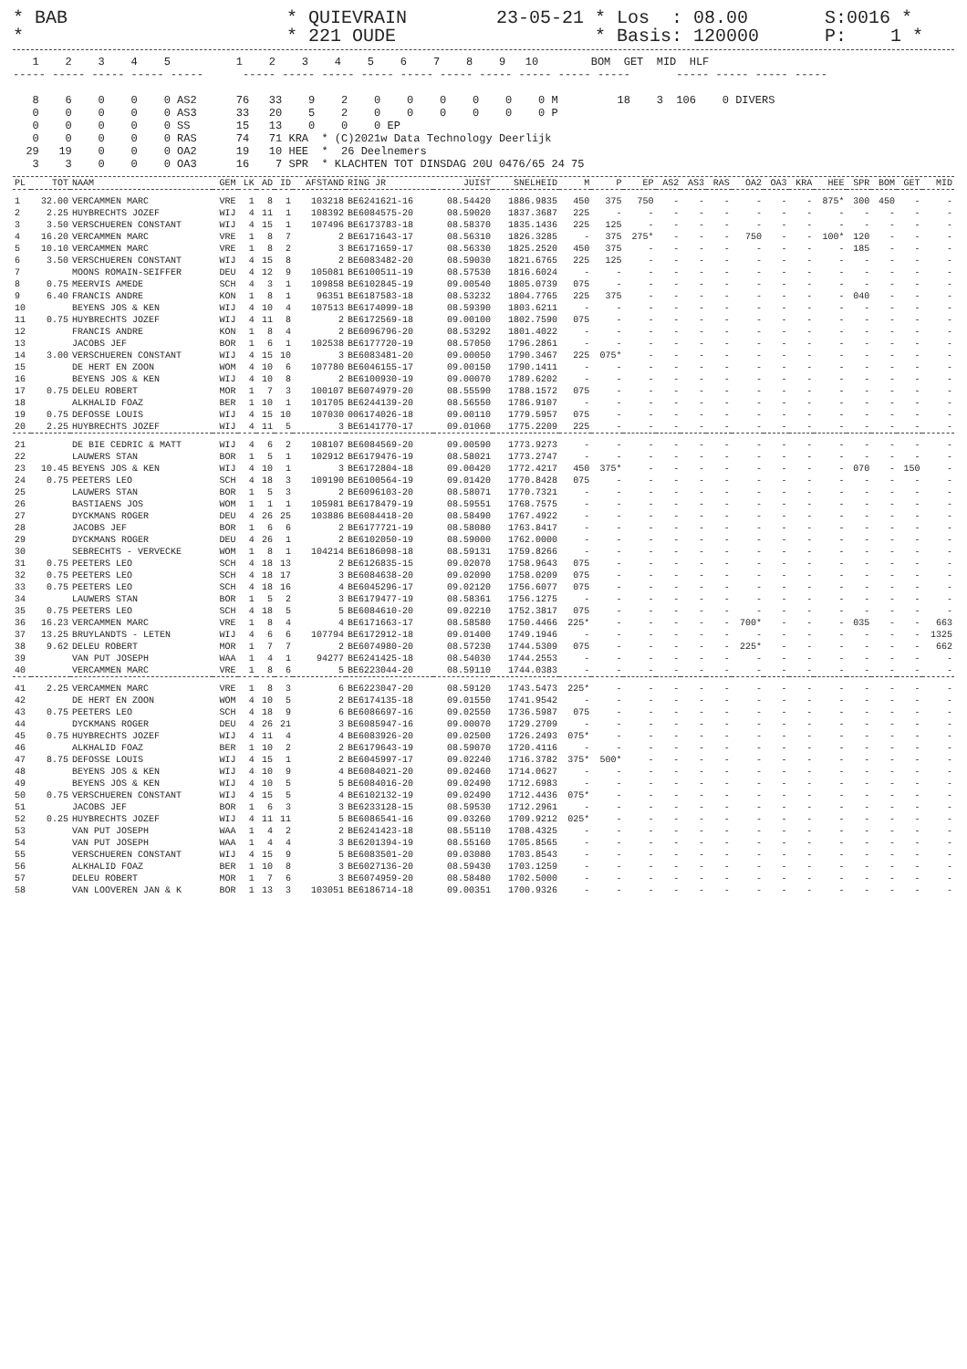* BAB *
* QUIEVRAIN * 221 OUDE
23-05-21 * Los : 08.00 * Basis: 120000
S:0016 * P: 1 *
   1    2    3    4    5          1    2    3    4    5    6    7    8    9   10        BOM  GET  MID  HLF
----- ----- ----- ----- -----      ----- ----- ----- ----- ----- ----- ----- ----- ----- -----       ----- ----- ----- -----

   8    6    0    0    0 AS2      76   33    9    2    0    0    0    0    0    0 M         18    3  106    0 DIVERS
   0    0    0    0    0 AS3      33   20    5    2    0    0    0    0    0    0 P
   0    0    0    0    0 SS       15   13    0    0    0 EP
   0    0    0    0    0 RAS      74   71 KRA  * (C)2021w Data Technology Deerlijk
  29   19    0    0    0 OA2      19   10 HEE  *  26 Deelnemers
   3    3    0    0    0 OA3      16    7 SPR  * KLACHTEN TOT DINSDAG 20U 0476/65 24 75
| PL | TOT | NAAM | GEM | LK | AD | ID | AFSTAND | RING JR | JUIST | SNELHEID | M | P | EP | AS2 | AS3 | RAS | OA2 | OA3 | KRA | HEE | SPR | BOM | GET | MID |
| --- | --- | --- | --- | --- | --- | --- | --- | --- | --- | --- | --- | --- | --- | --- | --- | --- | --- | --- | --- | --- | --- | --- | --- | --- |
| 1 | 32.00 | VERCAMMEN MARC | VRE | 1 | 8 | 1 | 103218 | BE6241621-16 | 08.54420 | 1886.9835 | 450 | 375 | 750 | - | - | - | - | - | - | 875* | 300 | 450 | - | - |
| 2 | 2.25 | HUYBRECHTS JOZEF | WIJ | 4 | 11 | 1 | 108392 | BE6084575-20 | 08.59020 | 1837.3687 | 225 | - | - | - | - | - | - | - | - | - | - | - | - | - |
| 3 | 3.50 | VERSCHUEREN CONSTANT | WIJ | 4 | 15 | 1 | 107496 | BE6173783-18 | 08.58370 | 1835.1436 | 225 | 125 | - | - | - | - | - | - | - | - | - | - | - | - |
| 4 | 16.20 | VERCAMMEN MARC | VRE | 1 | 8 | 7 | 2 | BE6171643-17 | 08.56310 | 1826.3285 | - | 375 | 275* | - | - | - | 750 | - | - | 100* | 120 | - | - | - |
| 5 | 10.10 | VERCAMMEN MARC | VRE | 1 | 8 | 2 | 3 | BE6171659-17 | 08.56330 | 1825.2520 | 450 | 375 | - | - | - | - | - | - | - | - | 185 | - | - | - |
| 6 | 3.50 | VERSCHUEREN CONSTANT | WIJ | 4 | 15 | 8 | 2 | BE6083482-20 | 08.59030 | 1821.6765 | 225 | 125 | - | - | - | - | - | - | - | - | - | - | - | - |
| 7 | | MOONS ROMAIN-SEIFFER | DEU | 4 | 12 | 9 | 105081 | BE6100511-19 | 08.57530 | 1816.6024 | - | - | - | - | - | - | - | - | - | - | - | - | - | - |
| 8 | 0.75 | MEERVIS AMEDE | SCH | 4 | 3 | 1 | 109858 | BE6102845-19 | 09.00540 | 1805.0739 | 075 | - | - | - | - | - | - | - | - | - | - | - | - | - |
| 9 | 6.40 | FRANCIS ANDRE | KON | 1 | 8 | 1 | 96351 | BE6187583-18 | 08.53232 | 1804.7765 | 225 | 375 | - | - | - | - | - | - | - | - | 040 | - | - | - |
| 10 | | BEYENS JOS & KEN | WIJ | 4 | 10 | 4 | 107513 | BE6174099-18 | 08.59390 | 1803.6211 | - | - | - | - | - | - | - | - | - | - | - | - | - | - |
| 11 | 0.75 | HUYBRECHTS JOZEF | WIJ | 4 | 11 | 8 | 2 | BE6172569-18 | 09.00100 | 1802.7590 | 075 | - | - | - | - | - | - | - | - | - | - | - | - | - |
| 12 | | FRANCIS ANDRE | KON | 1 | 8 | 4 | 2 | BE6096796-20 | 08.53292 | 1801.4022 | - | - | - | - | - | - | - | - | - | - | - | - | - | - |
| 13 | | JACOBS JEF | BOR | 1 | 6 | 1 | 102538 | BE6177720-19 | 08.57050 | 1796.2861 | - | - | - | - | - | - | - | - | - | - | - | - | - | - |
| 14 | 3.00 | VERSCHUEREN CONSTANT | WIJ | 4 | 15 | 10 | 3 | BE6083481-20 | 09.00050 | 1790.3467 | 225 | 075* | - | - | - | - | - | - | - | - | - | - | - | - |
| 15 | | DE HERT EN ZOON | WOM | 4 | 10 | 6 | 107780 | BE6046155-17 | 09.00150 | 1790.1411 | - | - | - | - | - | - | - | - | - | - | - | - | - | - |
| 16 | | BEYENS JOS & KEN | WIJ | 4 | 10 | 8 | 2 | BE6100930-19 | 09.00070 | 1789.6202 | - | - | - | - | - | - | - | - | - | - | - | - | - | - |
| 17 | 0.75 | DELEU ROBERT | MOR | 1 | 7 | 3 | 100107 | BE6074979-20 | 08.55590 | 1788.1572 | 075 | - | - | - | - | - | - | - | - | - | - | - | - | - |
| 18 | | ALKHALID FOAZ | BER | 1 | 10 | 1 | 101705 | BE6244139-20 | 08.56550 | 1786.9107 | - | - | - | - | - | - | - | - | - | - | - | - | - | - |
| 19 | 0.75 | DEFOSSE LOUIS | WIJ | 4 | 15 | 10 | 107030 | 006174026-18 | 09.00110 | 1779.5957 | 075 | - | - | - | - | - | - | - | - | - | - | - | - | - |
| 20 | 2.25 | HUYBRECHTS JOZEF | WIJ | 4 | 11 | 5 | 3 | BE6141770-17 | 09.01060 | 1775.2209 | 225 | - | - | - | - | - | - | - | - | - | - | - | - | - |
| 21 | | DE BIE CEDRIC & MATT | WIJ | 4 | 6 | 2 | 108107 | BE6084569-20 | 09.00590 | 1773.9273 | - | - | - | - | - | - | - | - | - | - | - | - | - | - |
| 22 | | LAUWERS STAN | BOR | 1 | 5 | 1 | 102912 | BE6179476-19 | 08.58021 | 1773.2747 | - | - | - | - | - | - | - | - | - | - | - | - | - | - |
| 23 | 10.45 | BEYENS JOS & KEN | WIJ | 4 | 10 | 1 | 3 | BE6172804-18 | 09.00420 | 1772.4217 | 450 | 375* | - | - | - | - | - | - | - | - | 070 | - | 150 | - |
| 24 | 0.75 | PEETERS LEO | SCH | 4 | 18 | 3 | 109190 | BE6100564-19 | 09.01420 | 1770.8428 | 075 | - | - | - | - | - | - | - | - | - | - | - | - | - |
| 25 | | LAUWERS STAN | BOR | 1 | 5 | 3 | 2 | BE6096103-20 | 08.58071 | 1770.7321 | - | - | - | - | - | - | - | - | - | - | - | - | - | - |
| 26 | | BASTIAENS JOS | WOM | 1 | 1 | 1 | 105981 | BE6178479-19 | 08.59551 | 1768.7575 | - | - | - | - | - | - | - | - | - | - | - | - | - | - |
| 27 | | DYCKMANS ROGER | DEU | 4 | 26 | 25 | 103886 | BE6084418-20 | 08.58490 | 1767.4922 | - | - | - | - | - | - | - | - | - | - | - | - | - | - |
| 28 | | JACOBS JEF | BOR | 1 | 6 | 6 | 2 | BE6177721-19 | 08.58080 | 1763.8417 | - | - | - | - | - | - | - | - | - | - | - | - | - | - |
| 29 | | DYCKMANS ROGER | DEU | 4 | 26 | 1 | 2 | BE6102050-19 | 08.59000 | 1762.0000 | - | - | - | - | - | - | - | - | - | - | - | - | - | - |
| 30 | | SEBRECHTS - VERVECKE | WOM | 1 | 8 | 1 | 104214 | BE6186098-18 | 08.59131 | 1759.8266 | - | - | - | - | - | - | - | - | - | - | - | - | - | - |
| 31 | 0.75 | PEETERS LEO | SCH | 4 | 18 | 13 | 2 | BE6126835-15 | 09.02070 | 1758.9643 | 075 | - | - | - | - | - | - | - | - | - | - | - | - | - |
| 32 | 0.75 | PEETERS LEO | SCH | 4 | 18 | 17 | 3 | BE6084638-20 | 09.02090 | 1758.0209 | 075 | - | - | - | - | - | - | - | - | - | - | - | - | - |
| 33 | 0.75 | PEETERS LEO | SCH | 4 | 18 | 16 | 4 | BE6045296-17 | 09.02120 | 1756.6077 | 075 | - | - | - | - | - | - | - | - | - | - | - | - | - |
| 34 | | LAUWERS STAN | BOR | 1 | 5 | 2 | 3 | BE6179477-19 | 08.58361 | 1756.1275 | - | - | - | - | - | - | - | - | - | - | - | - | - | - |
| 35 | 0.75 | PEETERS LEO | SCH | 4 | 18 | 5 | 5 | BE6084610-20 | 09.02210 | 1752.3817 | 075 | - | - | - | - | - | - | - | - | - | - | - | - | - |
| 36 | 16.23 | VERCAMMEN MARC | VRE | 1 | 8 | 4 | 4 | BE6171663-17 | 08.58580 | 1750.4466 | 225* | - | - | - | - | - | 700* | - | - | - | 035 | - | - | 663 |
| 37 | 13.25 | BRUYLANDTS - LETEN | WIJ | 4 | 6 | 6 | 107794 | BE6172912-18 | 09.01400 | 1749.1946 | - | - | - | - | - | - | - | - | - | - | - | - | - | 1325 |
| 38 | 9.62 | DELEU ROBERT | MOR | 1 | 7 | 7 | 2 | BE6074980-20 | 08.57230 | 1744.5309 | 075 | - | - | - | - | - | 225* | - | - | - | - | - | - | 662 |
| 39 | | VAN PUT JOSEPH | WAA | 1 | 4 | 1 | 94277 | BE6241425-18 | 08.54030 | 1744.2553 | - | - | - | - | - | - | - | - | - | - | - | - | - | - |
| 40 | | VERCAMMEN MARC | VRE | 1 | 8 | 6 | 5 | BE6223044-20 | 08.59110 | 1744.0383 | - | - | - | - | - | - | - | - | - | - | - | - | - | - |
| 41 | 2.25 | VERCAMMEN MARC | VRE | 1 | 8 | 3 | 6 | BE6223047-20 | 08.59120 | 1743.5473 | 225* | - | - | - | - | - | - | - | - | - | - | - | - | - |
| 42 | | DE HERT EN ZOON | WOM | 4 | 10 | 5 | 2 | BE6174135-18 | 09.01550 | 1741.9542 | - | - | - | - | - | - | - | - | - | - | - | - | - | - |
| 43 | 0.75 | PEETERS LEO | SCH | 4 | 18 | 9 | 6 | BE6086697-16 | 09.02550 | 1736.5987 | 075 | - | - | - | - | - | - | - | - | - | - | - | - | - |
| 44 | | DYCKMANS ROGER | DEU | 4 | 26 | 21 | 3 | BE6085947-16 | 09.00070 | 1729.2709 | - | - | - | - | - | - | - | - | - | - | - | - | - | - |
| 45 | 0.75 | HUYBRECHTS JOZEF | WIJ | 4 | 11 | 4 | 4 | BE6083926-20 | 09.02500 | 1726.2493 | 075* | - | - | - | - | - | - | - | - | - | - | - | - | - |
| 46 | | ALKHALID FOAZ | BER | 1 | 10 | 2 | 2 | BE6179643-19 | 08.59070 | 1720.4116 | - | - | - | - | - | - | - | - | - | - | - | - | - | - |
| 47 | 8.75 | DEFOSSE LOUIS | WIJ | 4 | 15 | 1 | 2 | BE6045997-17 | 09.02240 | 1716.3782 | 375* | 500* | - | - | - | - | - | - | - | - | - | - | - | - |
| 48 | | BEYENS JOS & KEN | WIJ | 4 | 10 | 9 | 4 | BE6084021-20 | 09.02460 | 1714.0627 | - | - | - | - | - | - | - | - | - | - | - | - | - | - |
| 49 | | BEYENS JOS & KEN | WIJ | 4 | 10 | 5 | 5 | BE6084016-20 | 09.02490 | 1712.6983 | - | - | - | - | - | - | - | - | - | - | - | - | - | - |
| 50 | 0.75 | VERSCHUEREN CONSTANT | WIJ | 4 | 15 | 5 | 4 | BE6102132-19 | 09.02490 | 1712.4436 | 075* | - | - | - | - | - | - | - | - | - | - | - | - | - |
| 51 | | JACOBS JEF | BOR | 1 | 6 | 3 | 3 | BE6233128-15 | 08.59530 | 1712.2961 | - | - | - | - | - | - | - | - | - | - | - | - | - | - |
| 52 | 0.25 | HUYBRECHTS JOZEF | WIJ | 4 | 11 | 11 | 5 | BE6086541-16 | 09.03260 | 1709.9212 | 025* | - | - | - | - | - | - | - | - | - | - | - | - | - |
| 53 | | VAN PUT JOSEPH | WAA | 1 | 4 | 2 | 2 | BE6241423-18 | 08.55110 | 1708.4325 | - | - | - | - | - | - | - | - | - | - | - | - | - | - |
| 54 | | VAN PUT JOSEPH | WAA | 1 | 4 | 4 | 3 | BE6201394-19 | 08.55160 | 1705.8565 | - | - | - | - | - | - | - | - | - | - | - | - | - | - |
| 55 | | VERSCHUEREN CONSTANT | WIJ | 4 | 15 | 9 | 5 | BE6083501-20 | 09.03080 | 1703.8543 | - | - | - | - | - | - | - | - | - | - | - | - | - | - |
| 56 | | ALKHALID FOAZ | BER | 1 | 10 | 8 | 3 | BE6027136-20 | 08.59430 | 1703.1259 | - | - | - | - | - | - | - | - | - | - | - | - | - | - |
| 57 | | DELEU ROBERT | MOR | 1 | 7 | 6 | 3 | BE6074959-20 | 08.58480 | 1702.5000 | - | - | - | - | - | - | - | - | - | - | - | - | - | - |
| 58 | | VAN LOOVEREN JAN & K | BOR | 1 | 13 | 3 | 103051 | BE6186714-18 | 09.00351 | 1700.9326 | - | - | - | - | - | - | - | - | - | - | - | - | - | - |